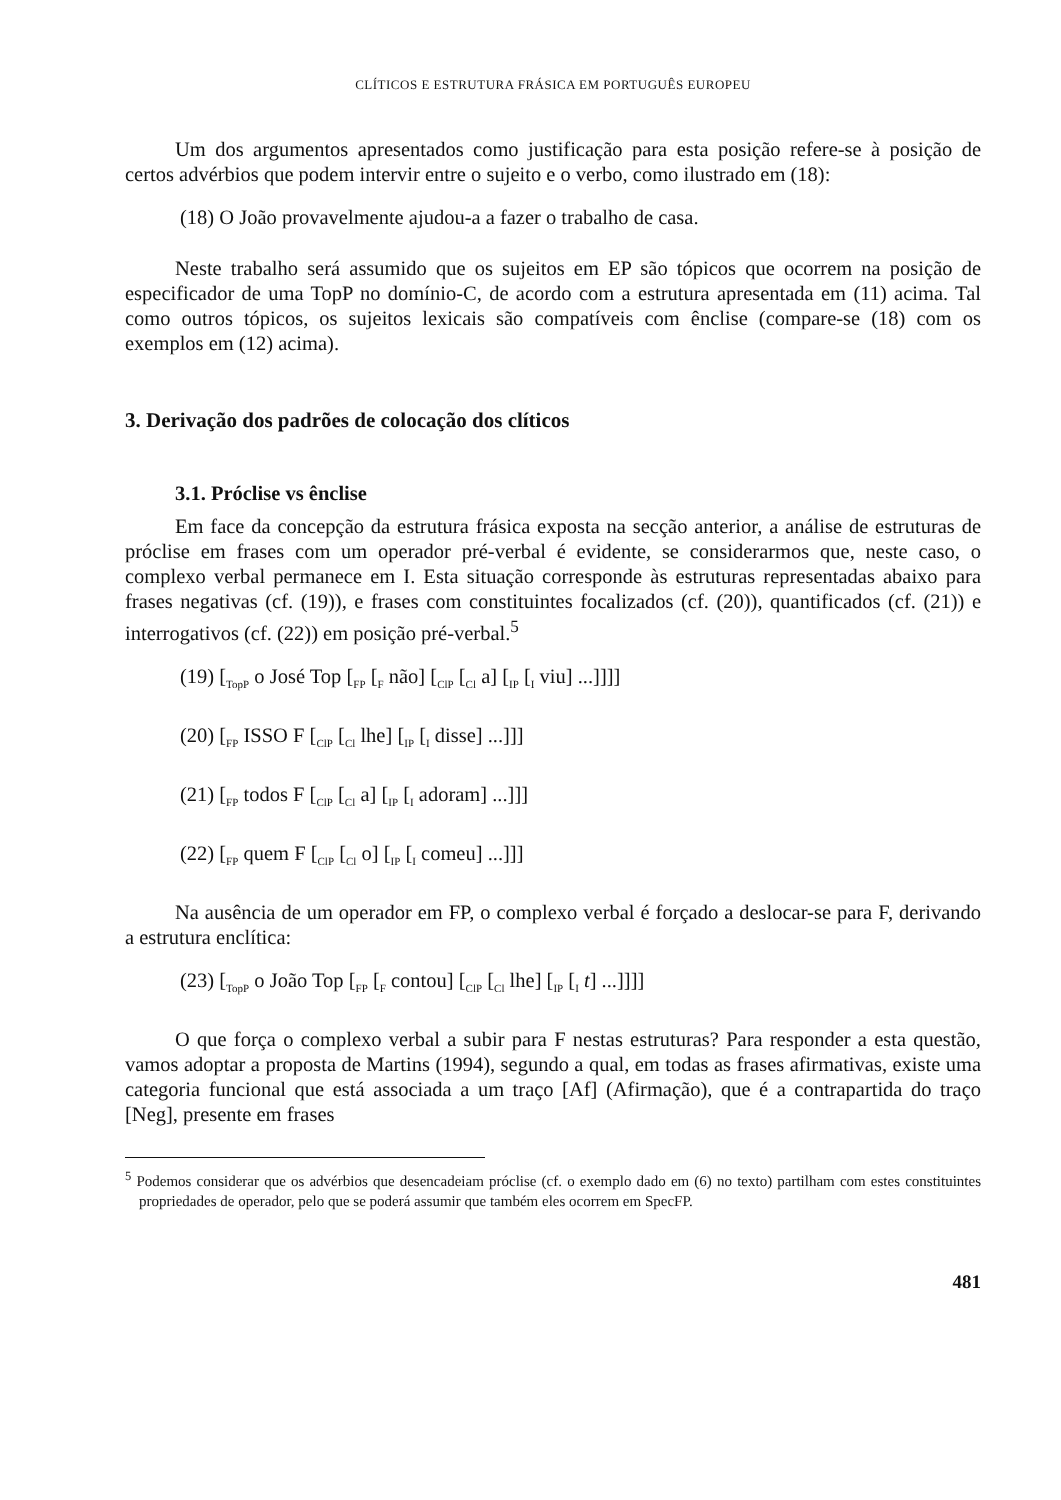CLÍTICOS E ESTRUTURA FRÁSICA EM PORTUGUÊS EUROPEU
Um dos argumentos apresentados como justificação para esta posição refere-se à posição de certos advérbios que podem intervir entre o sujeito e o verbo, como ilustrado em (18):
(18) O João provavelmente ajudou-a a fazer o trabalho de casa.
Neste trabalho será assumido que os sujeitos em EP são tópicos que ocorrem na posição de especificador de uma TopP no domínio-C, de acordo com a estrutura apresentada em (11) acima. Tal como outros tópicos, os sujeitos lexicais são compatíveis com ênclise (compare-se (18) com os exemplos em (12) acima).
3. Derivação dos padrões de colocação dos clíticos
3.1. Próclise vs ênclise
Em face da concepção da estrutura frásica exposta na secção anterior, a análise de estruturas de próclise em frases com um operador pré-verbal é evidente, se considerarmos que, neste caso, o complexo verbal permanece em I. Esta situação corresponde às estruturas representadas abaixo para frases negativas (cf. (19)), e frases com constituintes focalizados (cf. (20)), quantificados (cf. (21)) e interrogativos (cf. (22)) em posição pré-verbal.<sup>5</sup>
(19) [<sub>TopP</sub> o José Top [<sub>FP</sub> [<sub>F</sub> não] [<sub>ClP</sub> [<sub>Cl</sub> a] [<sub>IP</sub> [<sub>I</sub> viu] ...]]]]
(20) [<sub>FP</sub> ISSO F [<sub>ClP</sub> [<sub>Cl</sub> lhe] [<sub>IP</sub> [<sub>I</sub> disse] ...]]]
(21) [<sub>FP</sub> todos F [<sub>ClP</sub> [<sub>Cl</sub> a] [<sub>IP</sub> [<sub>I</sub> adoram] ...]]]
(22) [<sub>FP</sub> quem F [<sub>ClP</sub> [<sub>Cl</sub> o] [<sub>IP</sub> [<sub>I</sub> comeu] ...]]]
Na ausência de um operador em FP, o complexo verbal é forçado a deslocar-se para F, derivando a estrutura enclítica:
(23) [<sub>TopP</sub> o João Top [<sub>FP</sub> [<sub>F</sub> contou] [<sub>ClP</sub> [<sub>Cl</sub> lhe] [<sub>IP</sub> [<sub>I</sub> t] ...]]]]
O que força o complexo verbal a subir para F nestas estruturas? Para responder a esta questão, vamos adoptar a proposta de Martins (1994), segundo a qual, em todas as frases afirmativas, existe uma categoria funcional que está associada a um traço [Af] (Afirmação), que é a contrapartida do traço [Neg], presente em frases
<sup>5</sup> Podemos considerar que os advérbios que desencadeiam próclise (cf. o exemplo dado em (6) no texto) partilham com estes constituintes propriedades de operador, pelo que se poderá assumir que também eles ocorrem em SpecFP.
481